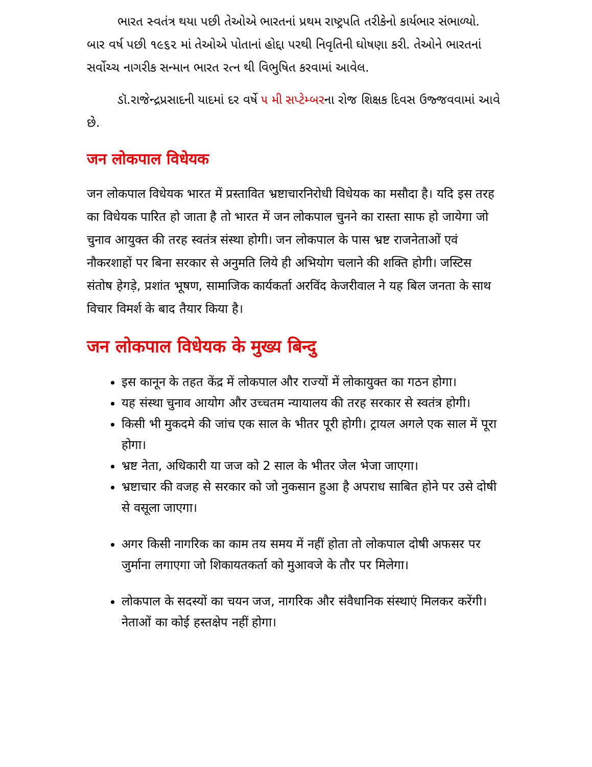ભારત સ્વતંત્ર થયા પછી તેઓએ ભારતનાં પ્રથમ રાષ્ટ્રપતિ તરીકેનો કાર્યભાર સંભાળ્યો. બાર વર્ષ પછી ૧૯૬૨ માં તેઓએ પોતાનાં હોદ્દા પરથી નિવૃતિની ઘોષણા કરી. તેઓને ભારતનાં સર્વોચ્ચ નાગરીક સન્માન ભારત રત્ન થી વિભુષિત કરવામાં આવેલ.
ડૉ.રાજેન્દ્રપ્રસાદની યાદમાં દર વર્ષે ૫ મી સપ્ટેમ્બરના રોજ શિક્ષક દિવસ ઉજ્જવવામાં આવે છે.
जन लोकपाल विधेयक
जन लोकपाल विधेयक भारत में प्रस्तावित भ्रष्टाचारनिरोधी विधेयक का मसौदा है। यदि इस तरह का विधेयक पारित हो जाता है तो भारत में जन लोकपाल चुनने का रास्ता साफ हो जायेगा जो चुनाव आयुक्त की तरह स्वतंत्र संस्था होगी। जन लोकपाल के पास भ्रष्ट राजनेताओं एवं नौकरशाहों पर बिना सरकार से अनुमति लिये ही अभियोग चलाने की शक्ति होगी। जस्टिस संतोष हेगड़े, प्रशांत भूषण, सामाजिक कार्यकर्ता अरविंद केजरीवाल ने यह बिल जनता के साथ विचार विमर्श के बाद तैयार किया है।
जन लोकपाल विधेयक के मुख्य बिन्दु
इस कानून के तहत केंद्र में लोकपाल और राज्यों में लोकायुक्त का गठन होगा।
यह संस्था चुनाव आयोग और उच्चतम न्यायालय की तरह सरकार से स्वतंत्र होगी।
किसी भी मुकदमे की जांच एक साल के भीतर पूरी होगी। ट्रायल अगले एक साल में पूरा होगा।
भ्रष्ट नेता, अधिकारी या जज को 2 साल के भीतर जेल भेजा जाएगा।
भ्रष्टाचार की वजह से सरकार को जो नुकसान हुआ है अपराध साबित होने पर उसे दोषी से वसूला जाएगा।
अगर किसी नागरिक का काम तय समय में नहीं होता तो लोकपाल दोषी अफसर पर जुर्माना लगाएगा जो शिकायतकर्ता को मुआवजे के तौर पर मिलेगा।
लोकपाल के सदस्यों का चयन जज, नागरिक और संवैधानिक संस्थाएं मिलकर करेंगी। नेताओं का कोई हस्तक्षेप नहीं होगा।